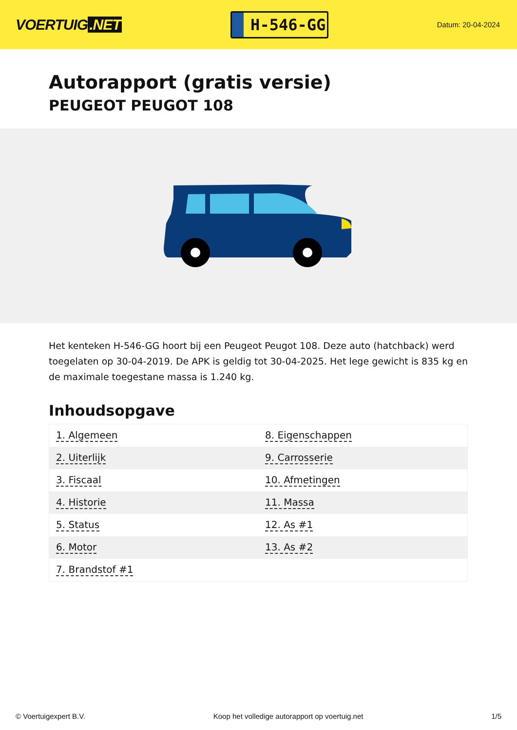VOERTUIG.NET
H-546-GG
Datum: 20-04-2024
Autorapport (gratis versie)
PEUGEOT PEUGOT 108
Het kenteken H-546-GG hoort bij een Peugeot Peugot 108. Deze auto (hatchback) werd toegelaten op 30-04-2019. De APK is geldig tot 30-04-2025. Het lege gewicht is 835 kg en de maximale toegestane massa is 1.240 kg.
Inhoudsopgave
| 1. Algemeen | 8. Eigenschappen |
| 2. Uiterlijk | 9. Carrosserie |
| 3. Fiscaal | 10. Afmetingen |
| 4. Historie | 11. Massa |
| 5. Status | 12. As #1 |
| 6. Motor | 13. As #2 |
| 7. Brandstof #1 | |
© Voertuigexpert B.V. Koop het volledige autorapport op voertuig.net 1/5